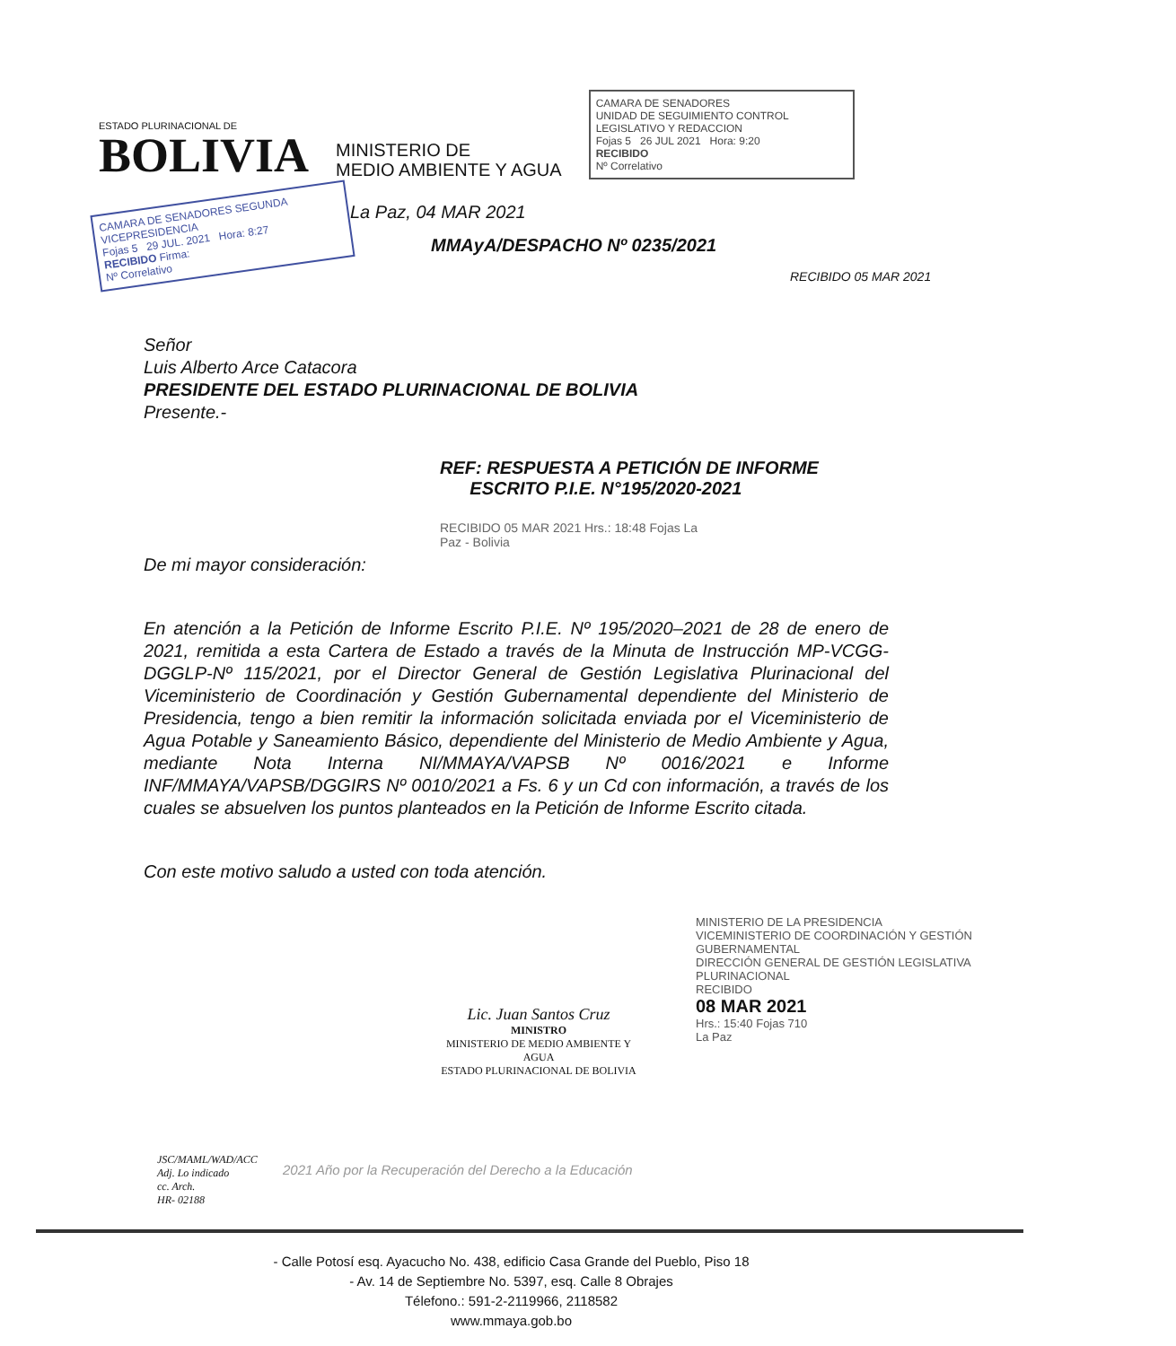ESTADO PLURINACIONAL DE
BOLIVIA
MINISTERIO DE
MEDIO AMBIENTE Y AGUA
CAMARA DE SENADORES
UNIDAD DE SEGUIMIENTO CONTROL LEGISLATIVO Y REDACCION
Fojas 5 26 JUL 2021 Hora: 9:20
RECIBIDO
Nº Correlativo
CAMARA DE SENADORES SEGUNDA VICEPRESIDENCIA
Fojas 5 29 JUL. 2021 Hora: 8:27
RECIBIDO Firma:
Nº Correlativo
La Paz, 04 MAR 2021
MMAyA/DESPACHO Nº 0235/2021
RECIBIDO 05 MAR 2021
Señor
Luis Alberto Arce Catacora
PRESIDENTE DEL ESTADO PLURINACIONAL DE BOLIVIA
Presente.-
REF: RESPUESTA A PETICIÓN DE INFORME
ESCRITO P.I.E. N°195/2020-2021
RECIBIDO 05 MAR 2021 Hrs.: 18:48 Fojas La Paz - Bolivia
De mi mayor consideración:
En atención a la Petición de Informe Escrito P.I.E. Nº 195/2020–2021 de 28 de enero de 2021, remitida a esta Cartera de Estado a través de la Minuta de Instrucción MP-VCGG-DGGLP-Nº 115/2021, por el Director General de Gestión Legislativa Plurinacional del Viceministerio de Coordinación y Gestión Gubernamental dependiente del Ministerio de Presidencia, tengo a bien remitir la información solicitada enviada por el Viceministerio de Agua Potable y Saneamiento Básico, dependiente del Ministerio de Medio Ambiente y Agua, mediante Nota Interna NI/MMAYA/VAPSB Nº 0016/2021 e Informe INF/MMAYA/VAPSB/DGGIRS Nº 0010/2021 a Fs. 6 y un Cd con información, a través de los cuales se absuelven los puntos planteados en la Petición de Informe Escrito citada.
Con este motivo saludo a usted con toda atención.
Lic. Juan Santos Cruz
MINISTRO
MINISTERIO DE MEDIO AMBIENTE Y AGUA
ESTADO PLURINACIONAL DE BOLIVIA
MINISTERIO DE LA PRESIDENCIA
VICEMINISTERIO DE COORDINACIÓN Y GESTIÓN GUBERNAMENTAL
DIRECCIÓN GENERAL DE GESTIÓN LEGISLATIVA PLURINACIONAL
RECIBIDO
08 MAR 2021
Hrs.: 15:40 Fojas 710
La Paz
JSC/MAML/WAD/ACC
Adj. Lo indicado
cc. Arch.
HR- 02188
2021 Año por la Recuperación del Derecho a la Educación
- Calle Potosí esq. Ayacucho No. 438, edificio Casa Grande del Pueblo, Piso 18
- Av. 14 de Septiembre No. 5397, esq. Calle 8 Obrajes
Télefono.: 591-2-2119966, 2118582
www.mmaya.gob.bo